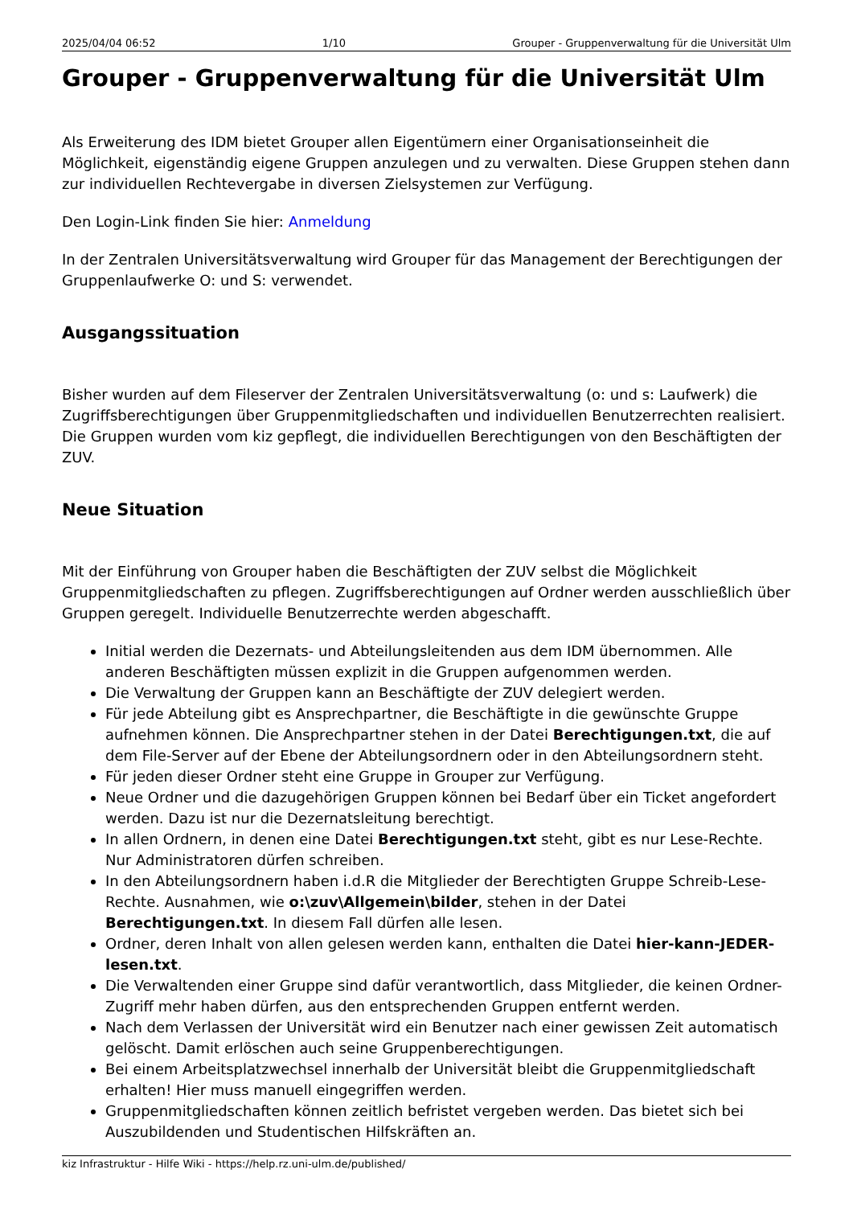2025/04/04 06:52 1/10 Grouper - Gruppenverwaltung für die Universität Ulm
Grouper - Gruppenverwaltung für die Universität Ulm
Als Erweiterung des IDM bietet Grouper allen Eigentümern einer Organisationseinheit die Möglichkeit, eigenständig eigene Gruppen anzulegen und zu verwalten. Diese Gruppen stehen dann zur individuellen Rechtevergabe in diversen Zielsystemen zur Verfügung.
Den Login-Link finden Sie hier: Anmeldung
In der Zentralen Universitätsverwaltung wird Grouper für das Management der Berechtigungen der Gruppenlaufwerke O: und S: verwendet.
Ausgangssituation
Bisher wurden auf dem Fileserver der Zentralen Universitätsverwaltung (o: und s: Laufwerk) die Zugriffsberechtigungen über Gruppenmitgliedschaften und individuellen Benutzerrechten realisiert. Die Gruppen wurden vom kiz gepflegt, die individuellen Berechtigungen von den Beschäftigten der ZUV.
Neue Situation
Mit der Einführung von Grouper haben die Beschäftigten der ZUV selbst die Möglichkeit Gruppenmitgliedschaften zu pflegen. Zugriffsberechtigungen auf Ordner werden ausschließlich über Gruppen geregelt. Individuelle Benutzerrechte werden abgeschafft.
Initial werden die Dezernats- und Abteilungsleitenden aus dem IDM übernommen. Alle anderen Beschäftigten müssen explizit in die Gruppen aufgenommen werden.
Die Verwaltung der Gruppen kann an Beschäftigte der ZUV delegiert werden.
Für jede Abteilung gibt es Ansprechpartner, die Beschäftigte in die gewünschte Gruppe aufnehmen können. Die Ansprechpartner stehen in der Datei Berechtigungen.txt, die auf dem File-Server auf der Ebene der Abteilungsordnern oder in den Abteilungsordnern steht.
Für jeden dieser Ordner steht eine Gruppe in Grouper zur Verfügung.
Neue Ordner und die dazugehörigen Gruppen können bei Bedarf über ein Ticket angefordert werden. Dazu ist nur die Dezernatsleitung berechtigt.
In allen Ordnern, in denen eine Datei Berechtigungen.txt steht, gibt es nur Lese-Rechte. Nur Administratoren dürfen schreiben.
In den Abteilungsordnern haben i.d.R die Mitglieder der Berechtigten Gruppe Schreib-Lese-Rechte. Ausnahmen, wie o:\zuv\Allgemein\bilder, stehen in der Datei Berechtigungen.txt. In diesem Fall dürfen alle lesen.
Ordner, deren Inhalt von allen gelesen werden kann, enthalten die Datei hier-kann-JEDER-lesen.txt.
Die Verwaltenden einer Gruppe sind dafür verantwortlich, dass Mitglieder, die keinen Ordner-Zugriff mehr haben dürfen, aus den entsprechenden Gruppen entfernt werden.
Nach dem Verlassen der Universität wird ein Benutzer nach einer gewissen Zeit automatisch gelöscht. Damit erlöschen auch seine Gruppenberechtigungen.
Bei einem Arbeitsplatzwechsel innerhalb der Universität bleibt die Gruppenmitgliedschaft erhalten! Hier muss manuell eingegriffen werden.
Gruppenmitgliedschaften können zeitlich befristet vergeben werden. Das bietet sich bei Auszubildenden und Studentischen Hilfskräften an.
kiz Infrastruktur - Hilfe Wiki - https://help.rz.uni-ulm.de/published/